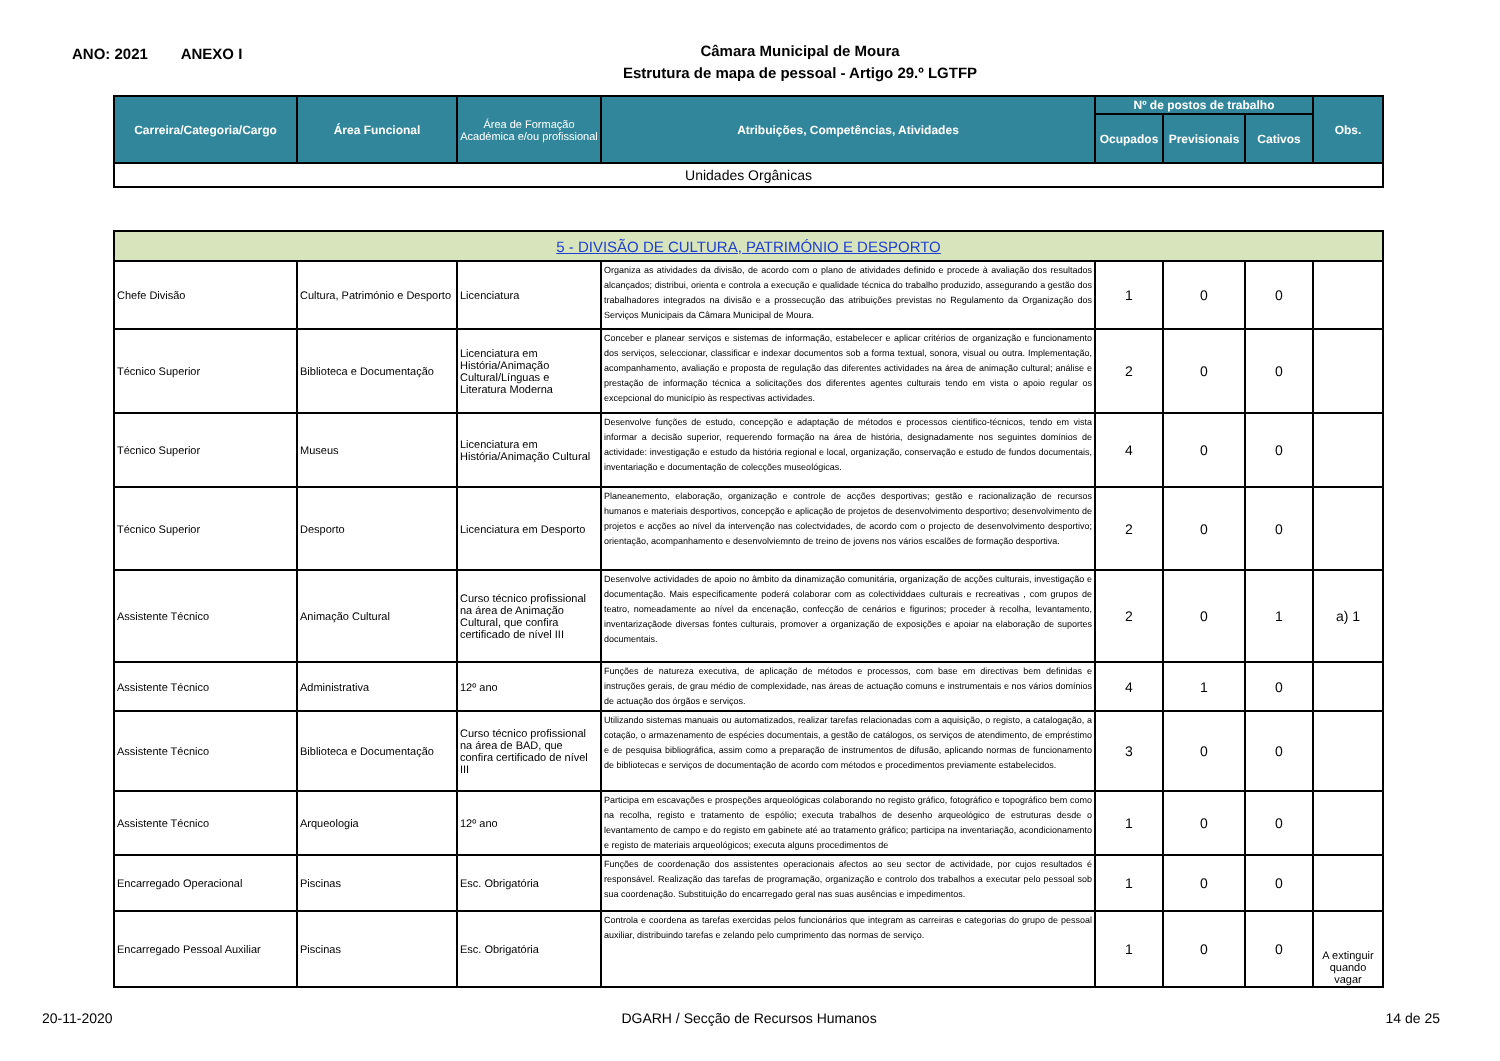ANO: 2021 ANEXO I
Câmara Municipal de Moura
Estrutura de mapa de pessoal - Artigo 29.º LGTFP
| Carreira/Categoria/Cargo | Área Funcional | Área de Formação Académica e/ou profissional | Atribuições, Competências, Atividades | Nº de postos de trabalho | | | Obs. |
| --- | --- | --- | --- | --- | --- | --- | --- |
| | | | | Ocupados | Previsionais | Cativos | |
| Unidades Orgânicas | | | | | | | |
| 5 - DIVISÃO DE CULTURA, PATRIMÓNIO E DESPORTO | | | | | | | |
| Chefe Divisão | Cultura, Património e Desporto | Licenciatura | Organiza as atividades da divisão, de acordo com o plano de atividades definido e procede à avaliação dos resultados alcançados; distribui, orienta e controla a execução e qualidade técnica do trabalho produzido, assegurando a gestão dos trabalhadores integrados na divisão e a prossecução das atribuições previstas no Regulamento da Organização dos Serviços Municipais da Câmara Municipal de Moura. | 1 | 0 | 0 | |
| Técnico Superior | Biblioteca e Documentação | Licenciatura em História/Animação Cultural/Línguas e Literatura Moderna | Conceber e planear serviços e sistemas de informação, estabelecer e aplicar critérios de organização e funcionamento dos serviços, seleccionar, classificar e indexar documentos sob a forma textual, sonora, visual ou outra. Implementação, acompanhamento, avaliação e proposta de regulação das diferentes actividades na área de animação cultural; análise e prestação de informação técnica a solicitações dos diferentes agentes culturais tendo em vista o apoio regular os excepcional do município às respectivas actividades. | 2 | 0 | 0 | |
| Técnico Superior | Museus | Licenciatura em História/Animação Cultural | Desenvolve funções de estudo, concepção e adaptação de métodos e processos cientifico-técnicos, tendo em vista informar a decisão superior, requerendo formação na área de história, designadamente nos seguintes domínios de actividade: investigação e estudo da história regional e local, organização, conservação e estudo de fundos documentais, inventariação e documentação de colecções museológicas. | 4 | 0 | 0 | |
| Técnico Superior | Desporto | Licenciatura em Desporto | Planeanemento, elaboração, organização e controle de acções desportivas; gestão e racionalização de recursos humanos e materiais desportivos, concepção e aplicação de projetos de desenvolvimento desportivo; desenvolvimento de projetos e acções ao nível da intervenção nas colectvidades, de acordo com o projecto de desenvolvimento desportivo; orientação, acompanhamento e desenvolviemnto de treino de jovens nos vários escalões de formação desportiva. | 2 | 0 | 0 | |
| Assistente Técnico | Animação Cultural | Curso técnico profissional na área de Animação Cultural, que confira certificado de nível III | Desenvolve actividades de apoio no âmbito da dinamização comunitária, organização de acções culturais, investigação e documentação. Mais especificamente poderá colaborar com as colectividdaes culturais e recreativas , com grupos de teatro, nomeadamente ao nível da encenação, confecção de cenários e figurinos; proceder à recolha, levantamento, inventarizaçãode diversas fontes culturais, promover a organização de exposições e apoiar na elaboração de suportes documentais. | 2 | 0 | 1 | a) 1 |
| Assistente Técnico | Administrativa | 12º ano | Funções de natureza executiva, de aplicação de métodos e processos, com base em directivas bem definidas e instruções gerais, de grau médio de complexidade, nas áreas de actuação comuns e instrumentais e nos vários domínios de actuação dos órgãos e serviços. | 4 | 1 | 0 | |
| Assistente Técnico | Biblioteca e Documentação | Curso técnico profissional na área de BAD, que confira certificado de nível III | Utilizando sistemas manuais ou automatizados, realizar tarefas relacionadas com a aquisição, o registo, a catalogação, a cotação, o armazenamento de espécies documentais, a gestão de catálogos, os serviços de atendimento, de empréstimo e de pesquisa bibliográfica, assim como a preparação de instrumentos de difusão, aplicando normas de funcionamento de bibliotecas e serviços de documentação de acordo com métodos e procedimentos previamente estabelecidos. | 3 | 0 | 0 | |
| Assistente Técnico | Arqueologia | 12º ano | Participa em escavações e prospeções arqueológicas colaborando no registo gráfico, fotográfico e topográfico bem como na recolha, registo e tratamento de espólio; executa trabalhos de desenho arqueológico de estruturas desde o levantamento de campo e do registo em gabinete até ao tratamento gráfico; participa na inventariação, acondicionamento e registo de materiais arqueológicos; executa alguns procedimentos de | 1 | 0 | 0 | |
| Encarregado Operacional | Piscinas | Esc. Obrigatória | Funções de coordenação dos assistentes operacionais afectos ao seu sector de actividade, por cujos resultados é responsável. Realização das tarefas de programação, organização e controlo dos trabalhos a executar pelo pessoal sob sua coordenação. Substituição do encarregado geral nas suas ausências e impedimentos. | 1 | 0 | 0 | |
| Encarregado Pessoal Auxiliar | Piscinas | Esc. Obrigatória | Controla e coordena as tarefas exercidas pelos funcionários que integram as carreiras e categorias do grupo de pessoal auxiliar, distribuindo tarefas e zelando pelo cumprimento das normas de serviço. | 1 | 0 | 0 | A extinguir quando vagar |
20-11-2020 DGARH / Secção de Recursos Humanos 14 de 25